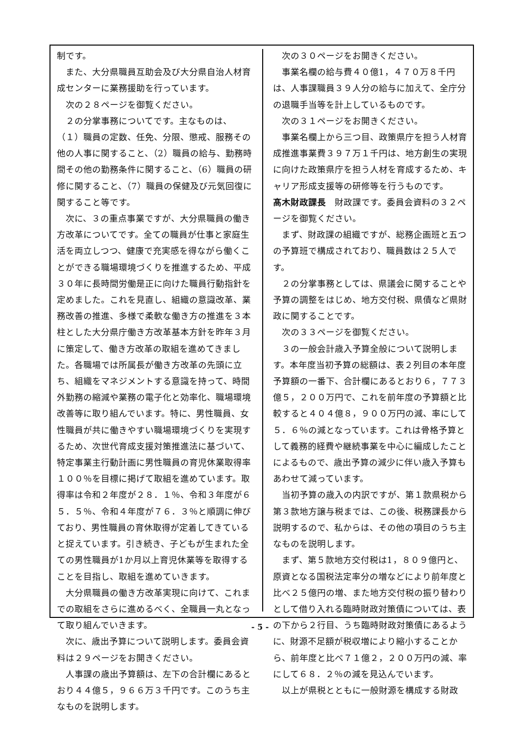制です。
また、大分県職員互助会及び大分県自治人材育成センターに業務援助を行っています。
次の２８ページを御覧ください。
２の分掌事務についてです。主なものは、（１）職員の定数、任免、分限、懲戒、服務その他の人事に関すること、（2）職員の給与、勤務時間その他の勤務条件に関すること、（6）職員の研修に関すること、（7）職員の保健及び元気回復に関すること等です。
次に、３の重点事業ですが、大分県職員の働き方改革についてです。全ての職員が仕事と家庭生活を両立しつつ、健康で充実感を得ながら働くことができる職場環境づくりを推進するため、平成３０年に長時間労働是正に向けた職員行動指針を定めました。これを見直し、組織の意識改革、業務改善の推進、多様で柔軟な働き方の推進を３本柱とした大分県庁働き方改革基本方針を昨年３月に策定して、働き方改革の取組を進めてきました。各職場では所属長が働き方改革の先頭に立ち、組織をマネジメントする意識を持って、時間外勤務の縮減や業務の電子化と効率化、職場環境改善等に取り組んでいます。特に、男性職員、女性職員が共に働きやすい職場環境づくりを実現するため、次世代育成支援対策推進法に基づいて、特定事業主行動計画に男性職員の育児休業取得率１００％を目標に掲げて取組を進めています。取得率は令和２年度が２８．１％、令和３年度が６５．５％、令和４年度が７６．３％と順調に伸びており、男性職員の育休取得が定着してきていると捉えています。引き続き、子どもが生まれた全ての男性職員が1か月以上育児休業等を取得することを目指し、取組を進めていきます。
大分県職員の働き方改革実現に向けて、これまでの取組をさらに進めるべく、全職員一丸となって取り組んでいきます。
次に、歳出予算について説明します。委員会資料は２９ページをお開きください。
人事課の歳出予算額は、左下の合計欄にあるとおり４４億５，９６６万３千円です。このうち主なものを説明します。
次の３０ページをお開きください。
事業名欄の給与費４０億1，４７０万８千円は、人事課職員３９人分の給与に加えて、全庁分の退職手当等を計上しているものです。
次の３１ページをお開きください。
事業名欄上から三つ目、政策県庁を担う人材育成推進事業費３９７万１千円は、地方創生の実現に向けた政策県庁を担う人材を育成するため、キャリア形成支援等の研修等を行うものです。
髙木財政課長　財政課です。委員会資料の３２ページを御覧ください。
まず、財政課の組織ですが、総務企画班と五つの予算班で構成されており、職員数は２５人です。
２の分掌事務としては、県議会に関することや予算の調整をはじめ、地方交付税、県債など県財政に関することです。
次の３３ページを御覧ください。
３の一般会計歳入予算全般について説明します。本年度当初予算の総額は、表２列目の本年度予算額の一番下、合計欄にあるとおり６，７７３億５，２００万円で、これを前年度の予算額と比較すると４０４億８，９００万円の減、率にして５．６％の減となっています。これは骨格予算として義務的経費や継続事業を中心に編成したことによるもので、歳出予算の減少に伴い歳入予算もあわせて減っています。
当初予算の歳入の内訳ですが、第１款県税から第３款地方譲与税までは、この後、税務課長から説明するので、私からは、その他の項目のうち主なものを説明します。
まず、第５款地方交付税は1，８０９億円と、原資となる国税法定率分の増などにより前年度と比べ２５億円の増、また地方交付税の振り替わりとして借り入れる臨時財政対策債については、表の下から２行目、うち臨時財政対策債にあるように、財源不足額が税収増により縮小することから、前年度と比べ７１億２，２００万円の減、率にして６８．２％の減を見込んでいます。
以上が県税とともに一般財源を構成する財政
- 5 -